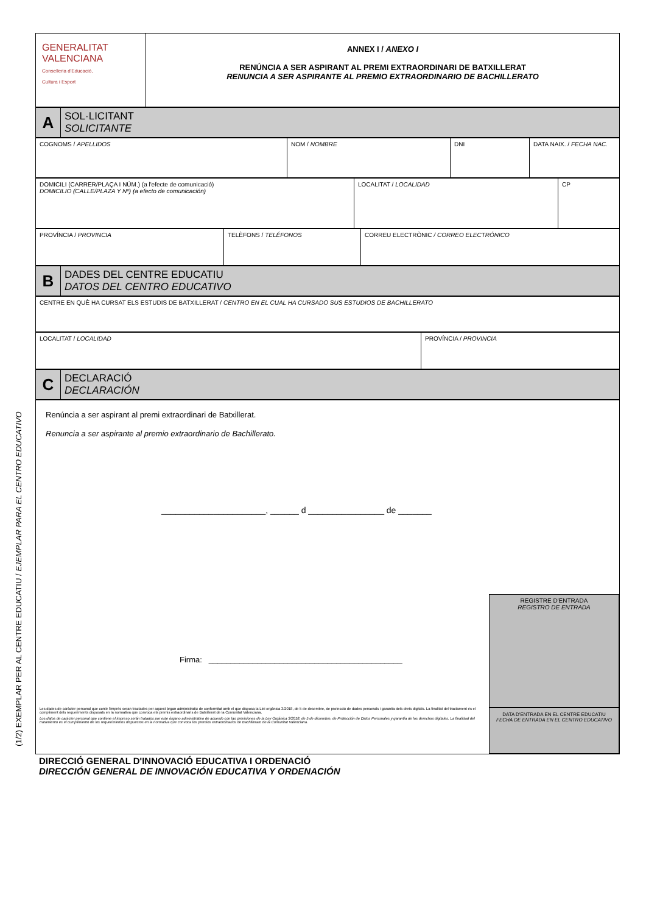(1/2) EXEMPLAR PER AL CENTRE EDUCATIU / EJEMPLAR PARA EL CENTRO EDUCATIVO
| GENERALITAT VALENCIANA Conselleria d'Educació, Cultura i Esport | ANNEX I / ANEXO I RENÚNCIA A SER ASPIRANT AL PREMI EXTRAORDINARI DE BATXILLERAT RENUNCIA A SER ASPIRANTE AL PREMIO EXTRAORDINARIO DE BACHILLERATO |
| A | SOL·LICITANT SOLICITANTE |
| COGNOMS / APELLIDOS | NOM / NOMBRE | DNI | DATA NAIX. / FECHA NAC. |
| DOMICILI (CARRER/PLAÇA I NÚM.) (a l'efecte de comunicació) DOMICILIO (CALLE/PLAZA Y Nº) (a efecto de comunicación) | LOCALITAT / LOCALIDAD | CP |
| PROVÍNCIA / PROVINCIA | TELÈFONS / TELÉFONOS | CORREU ELECTRÒNIC / CORREO ELECTRÓNICO |
| B | DADES DEL CENTRE EDUCATIU DATOS DEL CENTRO EDUCATIVO |
| CENTRE EN QUÈ HA CURSAT ELS ESTUDIS DE BATXILLERAT / CENTRO EN EL CUAL HA CURSADO SUS ESTUDIOS DE BACHILLERATO |
| LOCALITAT / LOCALIDAD | PROVÍNCIA / PROVINCIA |
| C | DECLARACIÓ DECLARACIÓN |
| Renúncia a ser aspirant al premi extraordinari de Batxillerat. Renuncia a ser aspirante al premio extraordinario de Bachillerato. ______________________, ______ d ________________ de _______ Firma: ____________________________________________ Les dades de caràcter personal que conté l'imprés seran tractades per aquest òrgan administratiu de conformitat amb el que disposa la Llei orgànica 3/2018, de 5 de desembre, de protecció de dades personals i garantia dels drets digitals. La finalitat del tractament és el compliment dels requeriments disposats en la normativa que convoca els premis extraordinaris de Batxillerat de la Comunitat Valenciana. Los datos de carácter personal que contiene el impreso serán tratados por este órgano administrativo de acuerdo con las previsiones de la Ley Orgánica 3/2018, de 5 de diciembre, de Protección de Datos Personales y garantía de los derechos digitales. La finalidad del tratamiento es el cumplimiento de los requerimientos dispuestos en la normativa que convoca los premios extraordinarios de Bachillerato de la Comunitat Valenciana. REGISTRE D'ENTRADA REGISTRO DE ENTRADA DATA D'ENTRADA EN EL CENTRE EDUCATIU FECHA DE ENTRADA EN EL CENTRO EDUCATIVO |
DIRECCIÓ GENERAL D'INNOVACIÓ EDUCATIVA I ORDENACIÓ
DIRECCIÓN GENERAL DE INNOVACIÓN EDUCATIVA Y ORDENACIÓN